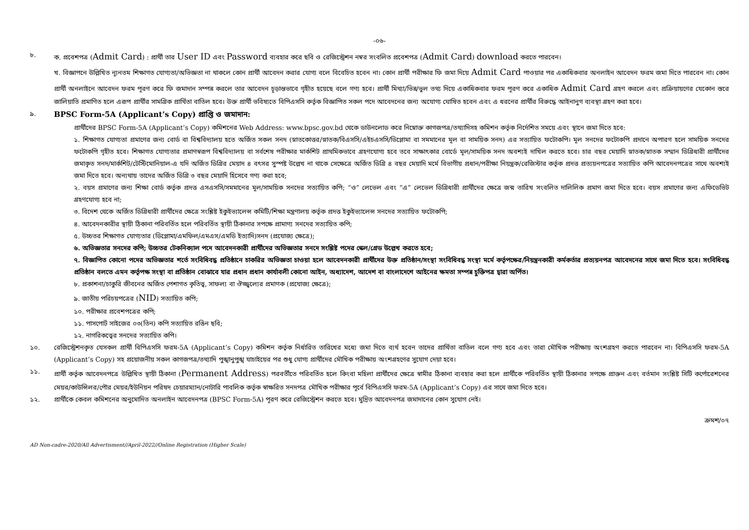-০৬-
৮. ক. প্রবেশপত্র (Admit Card) : প্রার্থী তার User ID এবং Password ব্যবহার করে ছবি ও রেজিস্ট্রেশন নম্বর সংবলিত প্রবেশপত্র (Admit Card) download করতে পারবেন।
খ. বিজ্ঞাপনে উল্লিখিত ন্যূনতম শিক্ষাগত যোগ্যতা/অভিজ্ঞতা না থাকলে কোন প্রার্থী আবেদন করার যোগ্য বলে বিবেচিত হবেন না। কোন প্রার্থী পরীক্ষার ফি জমা দিয়ে Admit Card পাওয়ার পর একাধিকবার অনলাইন আবেদন ফরম জমা দিতে পারবেন না। কোন প্রার্থী অনলাইনে আবেদন ফরম পূরণ করে ফি জমাদান সম্পন্ন করলে তার আবেদন চূড়ান্তভাবে গৃহীত হয়েছে বলে গণ্য হবে। প্রার্থী মিথ্যা/ভিন্ন/ভুল তথ্য দিয়ে একাধিকবার ফরম পূরণ করে একাধিক Admit Card গ্রহণ করলে এবং প্রক্রিয়ায়ণের যেকোন স্তরে জালিয়াতি প্রমাণিত হলে এরূপ প্রার্থীর সামগ্রিক প্রার্থিতা বাতিল হবে। উক্ত প্রার্থী ভবিষ্যতে বিপিএসসি কর্তৃক বিজ্ঞাপিত সকল পদে আবেদনের জন্য অযোগ্য ঘোষিত হবেন এবং এ ধরনের প্রার্থীর বিরুদ্ধে আইনানুগ ব্যবস্থা গ্রহণ করা হবে।
৯.
BPSC Form-5A (Applicant’s Copy) প্রাপ্তি ও জমাদান:
প্রার্থীদের BPSC Form-5A (Applicant’s Copy) কমিশনের Web Address: www.bpsc.gov.bd থেকে ডাউনলোড করে নিম্নোক্ত কাগজপত্র/তথ্যাদিসহ কমিশন কর্তৃক নির্দেশিত সময়ে এবং স্থানে জমা দিতে হবে:
১. শিক্ষাগত যোগ্যতা প্রমাণের জন্য বোর্ড বা বিশ্ববিদ্যালয় হতে অর্জিত সকল সনদ (স্নাতকোত্তর/স্নাতক/বিএসসি/এইচএসসি/ডিপ্লোমা বা সমমানের মূল বা সাময়িক সনদ) এর সত্যায়িত ফটোকপি। মূল সনদের ফটোকপি প্রদানে অপারগ হলে সাময়িক সনদের ফটোকপি গৃহীত হবে। শিক্ষাগত যোগ্যতার প্রমাণস্বরূপ বিশ্ববিদ্যালয় বা সর্বশেষ পরীক্ষার মার্কশিট প্রাথমিকভাবে গ্রহণযোগ্য হবে তবে সাক্ষাৎকার বোর্ডে মূল/সাময়িক সনদ অবশ্যই দাখিল করতে হবে। চার বছর মেয়াদি স্নাতক/স্নাতক সম্মান ডিগ্রিধারী প্রার্থীদের জমাকৃত সনদ/মার্কশিট/টেস্টিমোনিয়াল-এ যদি অর্জিত ডিগ্রির মেয়াদ ৪ বৎসর সুস্পষ্ট উল্লেখ না থাকে সেক্ষেত্রে অর্জিত ডিগ্রি ৪ বছর মেয়াদি মর্মে বিভাগীয় প্রধান/পরীক্ষা নিয়ন্ত্রক/রেজিস্টার কর্তৃক প্রদত্ত প্রত্যয়নপত্রের সত্যায়িত কপি আবেদনপত্রের সাথে অবশ্যই জমা দিতে হবে। অন্যথায় তাদের অর্জিত ডিগ্রি ৩ বছর মেয়াদি হিসেবে গণ্য করা হবে;
২. বয়স প্রমাণের জন্য শিক্ষা বোর্ড কর্তৃক প্রদত্ত এসএসসি/সমমানের মূল/সাময়িক সনদের সত্যায়িত কপি; “ও” লেভেল এবং “এ” লেভেল ডিগ্রিধারী প্রার্থীদের ক্ষেত্রে জন্ম তারিখ সংবলিত দালিলিক প্রমাণ জমা দিতে হবে। বয়স প্রমাণের জন্য এফিডেভিট গ্রহণযোগ্য হবে না;
৩. বিদেশ থেকে অর্জিত ডিগ্রিধারী প্রার্থীদের ক্ষেত্রে সংশ্লিষ্ট ইকুইভ্যালেন্স কমিটি/শিক্ষা মন্ত্রণালয় কর্তৃক প্রদত্ত ইকুইভ্যালেন্স সনদের সত্যায়িত ফটোকপি;
৪. আবেদনকারীর স্থায়ী ঠিকানা পরিবর্তিত হলে পরিবর্তিত স্থায়ী ঠিকানার সপক্ষে প্রামাণ্য সনদের সত্যায়িত কপি;
৫. উচ্চতর শিক্ষাগত যোগ্যতার (ডিপ্লোমা/এমফিল/এমএস/এমডি ইত্যাদি)সনদ (প্রযোজ্য ক্ষেত্রে);
৬. অভিজ্ঞতার সনদের কপি; উচ্চতর টেকনিক্যাল পদে আবেদনকারী প্রার্থীদের অভিজ্ঞতার সনদে সংশ্লিষ্ট পদের স্কেল/গ্রেড উল্লেখ করতে হবে;
৭. বিজ্ঞাপিত কোনো পদের অভিজ্ঞতার শর্তে সংবিধিবদ্ধ প্রতিষ্ঠানে চাকরির অভিজ্ঞতা চাওয়া হলে আবেদনকারী প্রার্থীদের উক্ত প্রতিষ্ঠান/সংস্থা সংবিধিবদ্ধ সংস্থা মর্মে কর্তৃপক্ষের/নিয়ন্ত্রনকারী কর্মকর্তার প্রত্যয়নপত্র আবেদনের সাথে জমা দিতে হবে। সংবিধিবদ্ধ প্রতিষ্ঠান বলতে এমন কর্তৃপক্ষ সংস্থা বা প্রতিষ্ঠান বোঝাবে যার প্রধান প্রধান কার্যাবলী কোনো আইন, অধ্যাদেশ, আদেশ বা বাংলাদেশে আইনের ক্ষমতা সম্পন্ন চুক্তিপত্র দ্বারা অর্পিত।
৮. প্রকাশনা/চাকুরি জীবনের অর্জিত পেশাগত কৃতিত্ব, সাফল্য বা ঔজ্জ্বল্যের প্রমাণক (প্রযোজ্য ক্ষেত্রে);
৯. জাতীয় পরিচয়পত্রের (NID) সত্যায়িত কপি;
১০. পরীক্ষার প্রবেশপত্রের কপি;
১১. পাসপোর্ট সাইজের ০৩(তিন) কপি সত্যায়িত রঙিন ছবি;
১২. নাগরিকত্বের সনদের সত্যায়িত কপি।
১০. রেজিস্ট্রেশনকৃত যেসকল প্রার্থী বিপিএসসি ফরম-5A (Applicant’s Copy) কমিশন কর্তৃক নির্ধারিত তারিখের মধ্যে জমা দিতে ব্যর্থ হবেন তাদের প্রার্থিতা বাতিল বলে গণ্য হবে এবং তারা মৌখিক পরীক্ষায় অংশগ্রহণ করতে পারবেন না। বিপিএসসি ফরম-5A (Applicant’s Copy) সহ প্রয়োজনীয় সকল কাগজপত্র/তথ্যাদি পুঙ্খানুপুঙ্খ যাচাইয়ের পর শুধু যোগ্য প্রার্থীদের মৌখিক পরীক্ষায় অংশগ্রহণের সুযোগ দেয়া হবে।
১১. প্রার্থী কর্তৃক আবেদনপত্রে উল্লিখিত স্থায়ী ঠিকানা (Permanent Address) পরবর্তীতে পরিবর্তিত হলে কিংবা মহিলা প্রার্থীদের ক্ষেত্রে স্বামীর ঠিকানা ব্যবহার করা হলে প্রার্থীকে পরিবর্তিত স্থায়ী ঠিকানার সপক্ষে প্রাক্তন এবং বর্তমান সংশ্লিষ্ট সিটি কর্পোরেশনের মেয়র/কাউন্সিলর/পৌর মেয়র/ইউনিয়ন পরিষদ চেয়ারম্যান/নোটারি পাবলিক কর্তৃক স্বাক্ষরিত সনদপত্র মৌখিক পরীক্ষার পূর্বে বিপিএসসি ফরম-5A (Applicant’s Copy) এর সাথে জমা দিতে হবে।
১২. প্রার্থীকে কেবল কমিশনের অনুমোদিত অনলাইন আবেদনপত্র (BPSC Form-5A) পূরণ করে রেজিস্ট্রেশন করতে হবে। মুদ্রিত আবেদনপত্র জমাদানের কোন সুযোগ নেই।
ক্রমশ/০৭
AD Non-cadre-2020/All Advertisment//April-2022//Online Registration (Higher Scale)